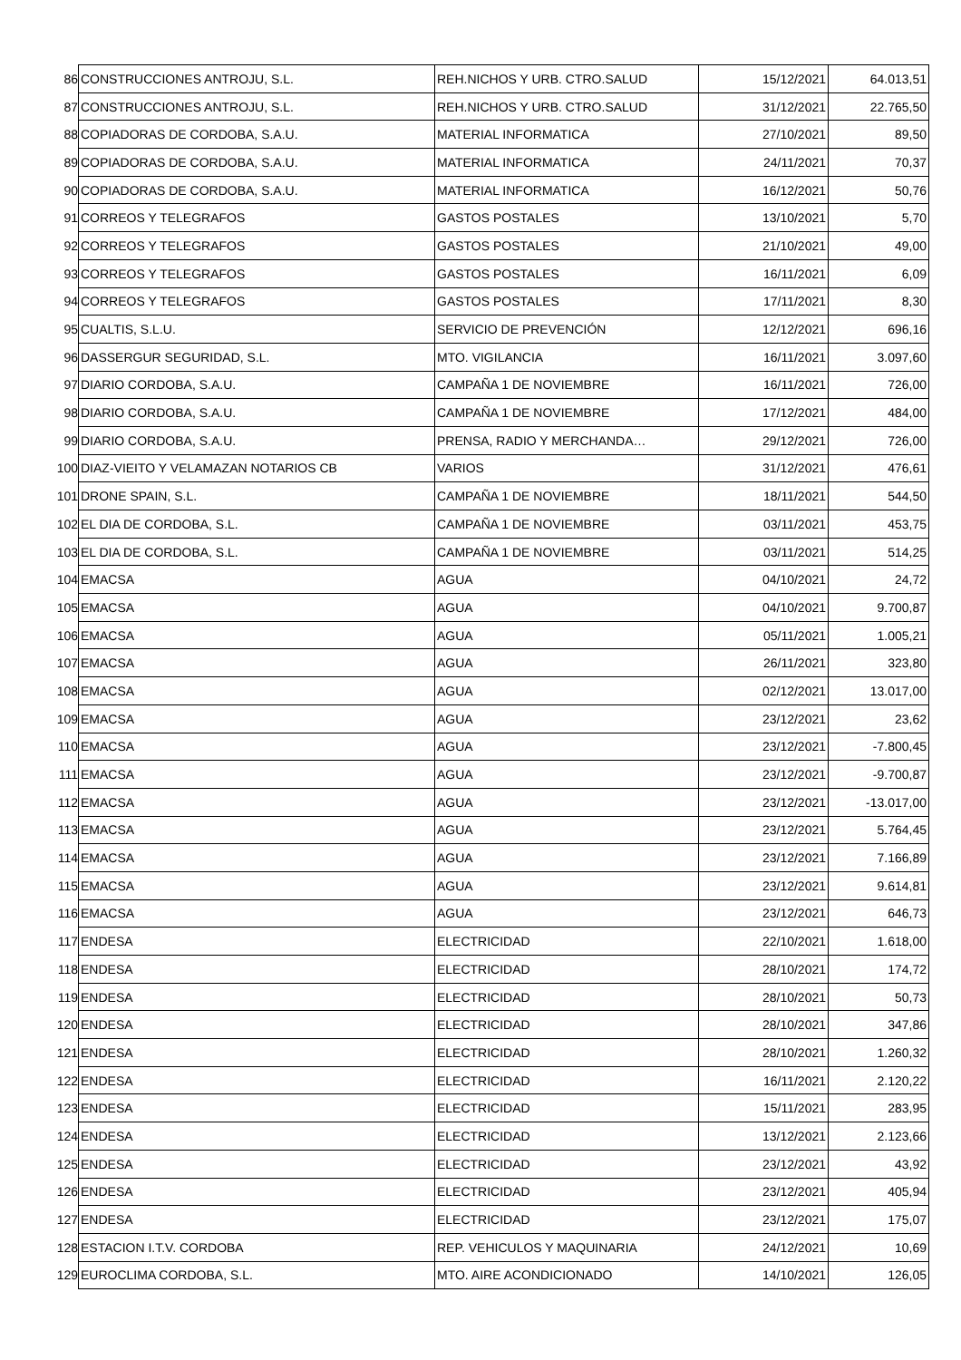| 86 | CONSTRUCCIONES ANTROJU, S.L. | REH.NICHOS Y URB. CTRO.SALUD | 15/12/2021 | 64.013,51 |
| 87 | CONSTRUCCIONES ANTROJU, S.L. | REH.NICHOS Y URB. CTRO.SALUD | 31/12/2021 | 22.765,50 |
| 88 | COPIADORAS DE CORDOBA, S.A.U. | MATERIAL INFORMATICA | 27/10/2021 | 89,50 |
| 89 | COPIADORAS DE CORDOBA, S.A.U. | MATERIAL INFORMATICA | 24/11/2021 | 70,37 |
| 90 | COPIADORAS DE CORDOBA, S.A.U. | MATERIAL INFORMATICA | 16/12/2021 | 50,76 |
| 91 | CORREOS Y TELEGRAFOS | GASTOS POSTALES | 13/10/2021 | 5,70 |
| 92 | CORREOS Y TELEGRAFOS | GASTOS POSTALES | 21/10/2021 | 49,00 |
| 93 | CORREOS Y TELEGRAFOS | GASTOS POSTALES | 16/11/2021 | 6,09 |
| 94 | CORREOS Y TELEGRAFOS | GASTOS POSTALES | 17/11/2021 | 8,30 |
| 95 | CUALTIS, S.L.U. | SERVICIO DE PREVENCIÓN | 12/12/2021 | 696,16 |
| 96 | DASSERGUR SEGURIDAD, S.L. | MTO. VIGILANCIA | 16/11/2021 | 3.097,60 |
| 97 | DIARIO CORDOBA, S.A.U. | CAMPAÑA 1 DE NOVIEMBRE | 16/11/2021 | 726,00 |
| 98 | DIARIO CORDOBA, S.A.U. | CAMPAÑA 1 DE NOVIEMBRE | 17/12/2021 | 484,00 |
| 99 | DIARIO CORDOBA, S.A.U. | PRENSA, RADIO Y MERCHANDA… | 29/12/2021 | 726,00 |
| 100 | DIAZ-VIEITO Y VELAMAZAN NOTARIOS CB | VARIOS | 31/12/2021 | 476,61 |
| 101 | DRONE SPAIN, S.L. | CAMPAÑA 1 DE NOVIEMBRE | 18/11/2021 | 544,50 |
| 102 | EL DIA DE CORDOBA, S.L. | CAMPAÑA 1 DE NOVIEMBRE | 03/11/2021 | 453,75 |
| 103 | EL DIA DE CORDOBA, S.L. | CAMPAÑA 1 DE NOVIEMBRE | 03/11/2021 | 514,25 |
| 104 | EMACSA | AGUA | 04/10/2021 | 24,72 |
| 105 | EMACSA | AGUA | 04/10/2021 | 9.700,87 |
| 106 | EMACSA | AGUA | 05/11/2021 | 1.005,21 |
| 107 | EMACSA | AGUA | 26/11/2021 | 323,80 |
| 108 | EMACSA | AGUA | 02/12/2021 | 13.017,00 |
| 109 | EMACSA | AGUA | 23/12/2021 | 23,62 |
| 110 | EMACSA | AGUA | 23/12/2021 | -7.800,45 |
| 111 | EMACSA | AGUA | 23/12/2021 | -9.700,87 |
| 112 | EMACSA | AGUA | 23/12/2021 | -13.017,00 |
| 113 | EMACSA | AGUA | 23/12/2021 | 5.764,45 |
| 114 | EMACSA | AGUA | 23/12/2021 | 7.166,89 |
| 115 | EMACSA | AGUA | 23/12/2021 | 9.614,81 |
| 116 | EMACSA | AGUA | 23/12/2021 | 646,73 |
| 117 | ENDESA | ELECTRICIDAD | 22/10/2021 | 1.618,00 |
| 118 | ENDESA | ELECTRICIDAD | 28/10/2021 | 174,72 |
| 119 | ENDESA | ELECTRICIDAD | 28/10/2021 | 50,73 |
| 120 | ENDESA | ELECTRICIDAD | 28/10/2021 | 347,86 |
| 121 | ENDESA | ELECTRICIDAD | 28/10/2021 | 1.260,32 |
| 122 | ENDESA | ELECTRICIDAD | 16/11/2021 | 2.120,22 |
| 123 | ENDESA | ELECTRICIDAD | 15/11/2021 | 283,95 |
| 124 | ENDESA | ELECTRICIDAD | 13/12/2021 | 2.123,66 |
| 125 | ENDESA | ELECTRICIDAD | 23/12/2021 | 43,92 |
| 126 | ENDESA | ELECTRICIDAD | 23/12/2021 | 405,94 |
| 127 | ENDESA | ELECTRICIDAD | 23/12/2021 | 175,07 |
| 128 | ESTACION I.T.V. CORDOBA | REP. VEHICULOS Y MAQUINARIA | 24/12/2021 | 10,69 |
| 129 | EUROCLIMA CORDOBA, S.L. | MTO. AIRE ACONDICIONADO | 14/10/2021 | 126,05 |